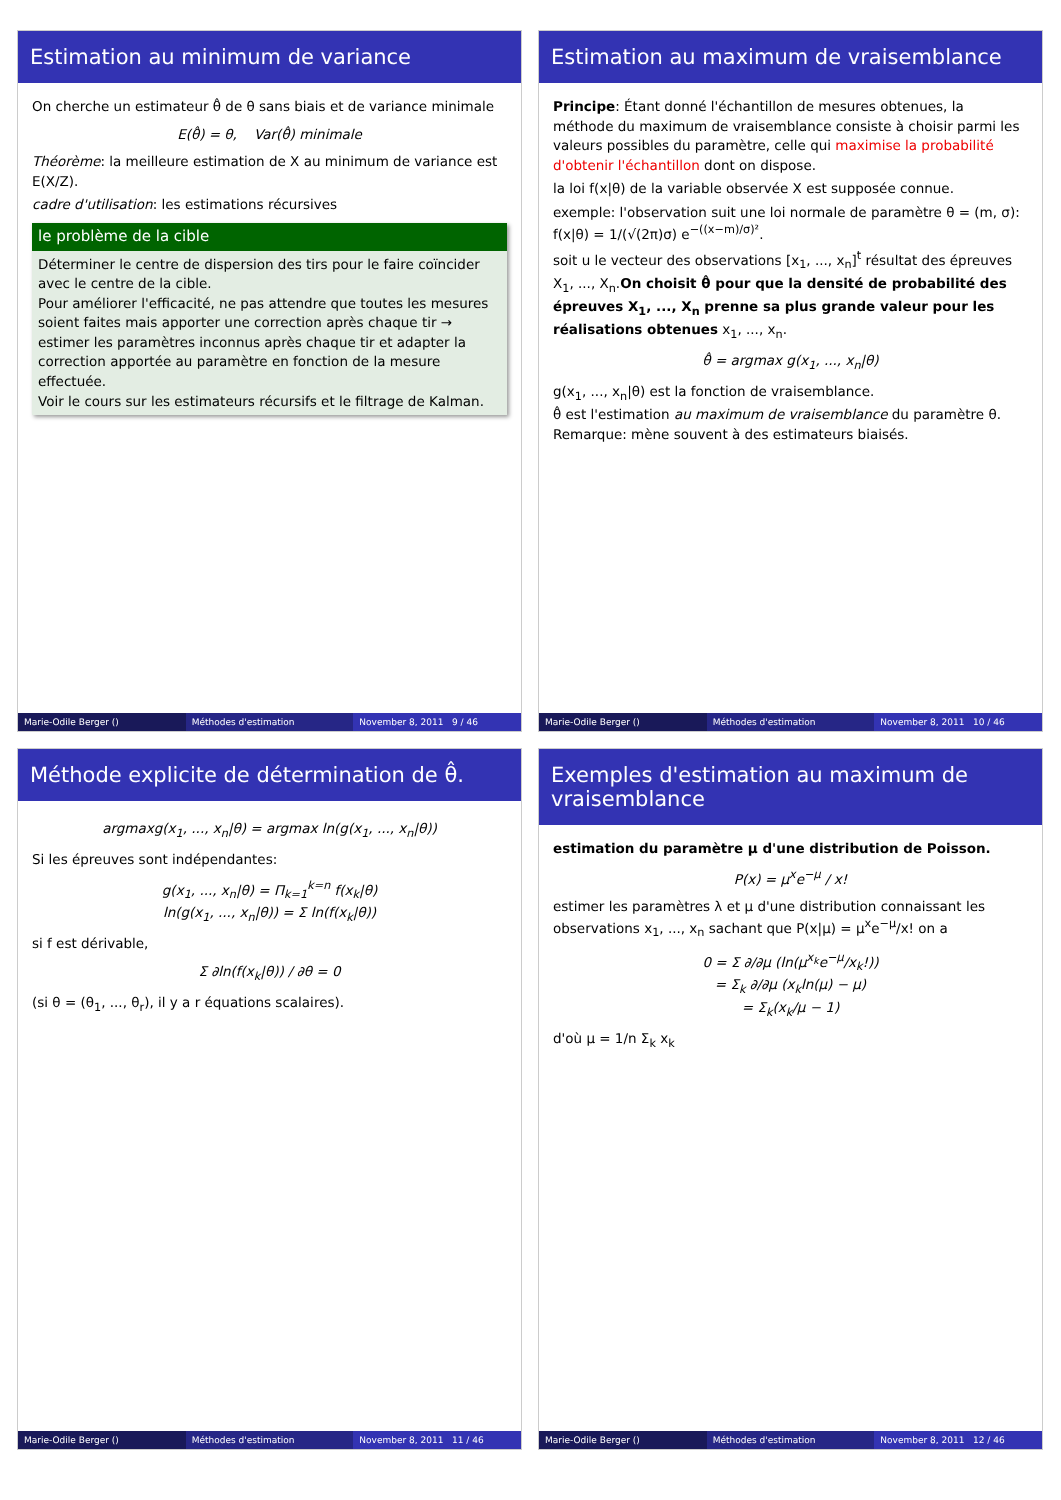Estimation au minimum de variance
On cherche un estimateur θ̂ de θ sans biais et de variance minimale
E(θ̂) = θ, Var(θ̂) minimale
Théorème: la meilleure estimation de X au minimum de variance est E(X/Z).
cadre d'utilisation: les estimations récursives
le problème de la cible
Déterminer le centre de dispersion des tirs pour le faire coïncider avec le centre de la cible.
Pour améliorer l'efficacité, ne pas attendre que toutes les mesures soient faites mais apporter une correction après chaque tir → estimer les paramètres inconnus après chaque tir et adapter la correction apportée au paramètre en fonction de la mesure effectuée.
Voir le cours sur les estimateurs récursifs et le filtrage de Kalman.
Marie-Odile Berger () Méthodes d'estimation November 8, 2011 9 / 46
Estimation au maximum de vraisemblance
Principe: Étant donné l'échantillon de mesures obtenues, la méthode du maximum de vraisemblance consiste à choisir parmi les valeurs possibles du paramètre, celle qui maximise la probabilité d'obtenir l'échantillon dont on dispose.
la loi f(x|θ) de la variable observée X est supposée connue.
exemple: l'observation suit une loi normale de paramètre θ = (m, σ): f(x|θ) = 1/(√(2π)σ) e<sup>−((x−m)/σ)²</sup>.
soit u le vecteur des observations [x<sub>1</sub>, ..., x<sub>n</sub>]<sup>t</sup> résultat des épreuves X<sub>1</sub>, ..., X<sub>n</sub>.On choisit θ̂ pour que la densité de probabilité des épreuves X<sub>1</sub>, ..., X<sub>n</sub> prenne sa plus grande valeur pour les réalisations obtenues x<sub>1</sub>, ..., x<sub>n</sub>.
θ̂ = argmax g(x<sub>1</sub>, ..., x<sub>n</sub>|θ)
g(x<sub>1</sub>, ..., x<sub>n</sub>|θ) est la fonction de vraisemblance.
θ̂ est l'estimation au maximum de vraisemblance du paramètre θ.
Remarque: mène souvent à des estimateurs biaisés.
Marie-Odile Berger () Méthodes d'estimation November 8, 2011 10 / 46
Méthode explicite de détermination de θ̂.
argmaxg(x<sub>1</sub>, ..., x<sub>n</sub>|θ) = argmax ln(g(x<sub>1</sub>, ..., x<sub>n</sub>|θ))
Si les épreuves sont indépendantes:
g(x<sub>1</sub>, ..., x<sub>n</sub>|θ) = Π<sub>k=1</sub><sup>k=n</sup> f(x<sub>k</sub>|θ)
ln(g(x<sub>1</sub>, ..., x<sub>n</sub>|θ)) = Σ ln(f(x<sub>k</sub>|θ))
si f est dérivable,
Σ ∂ln(f(x<sub>k</sub>|θ)) / ∂θ = 0
(si θ = (θ<sub>1</sub>, ..., θ<sub>r</sub>), il y a r équations scalaires).
Marie-Odile Berger () Méthodes d'estimation November 8, 2011 11 / 46
Exemples d'estimation au maximum de vraisemblance
estimation du paramètre μ d'une distribution de Poisson.
P(x) = μ<sup>x</sup>e<sup>−μ</sup> / x!
estimer les paramètres λ et μ d'une distribution connaissant les observations x<sub>1</sub>, ..., x<sub>n</sub> sachant que P(x|μ) = μ<sup>x</sup>e<sup>−μ</sup>/x! on a
0 = Σ ∂/∂μ (ln(μ<sup>x<sub>k</sub></sup>e<sup>−μ</sup>/x<sub>k</sub>!))
= Σ<sub>k</sub> ∂/∂μ (x<sub>k</sub>ln(μ) − μ)
= Σ<sub>k</sub>(x<sub>k</sub>/μ − 1)
d'où μ = 1/n Σ<sub>k</sub> x<sub>k</sub>
Marie-Odile Berger () Méthodes d'estimation November 8, 2011 12 / 46